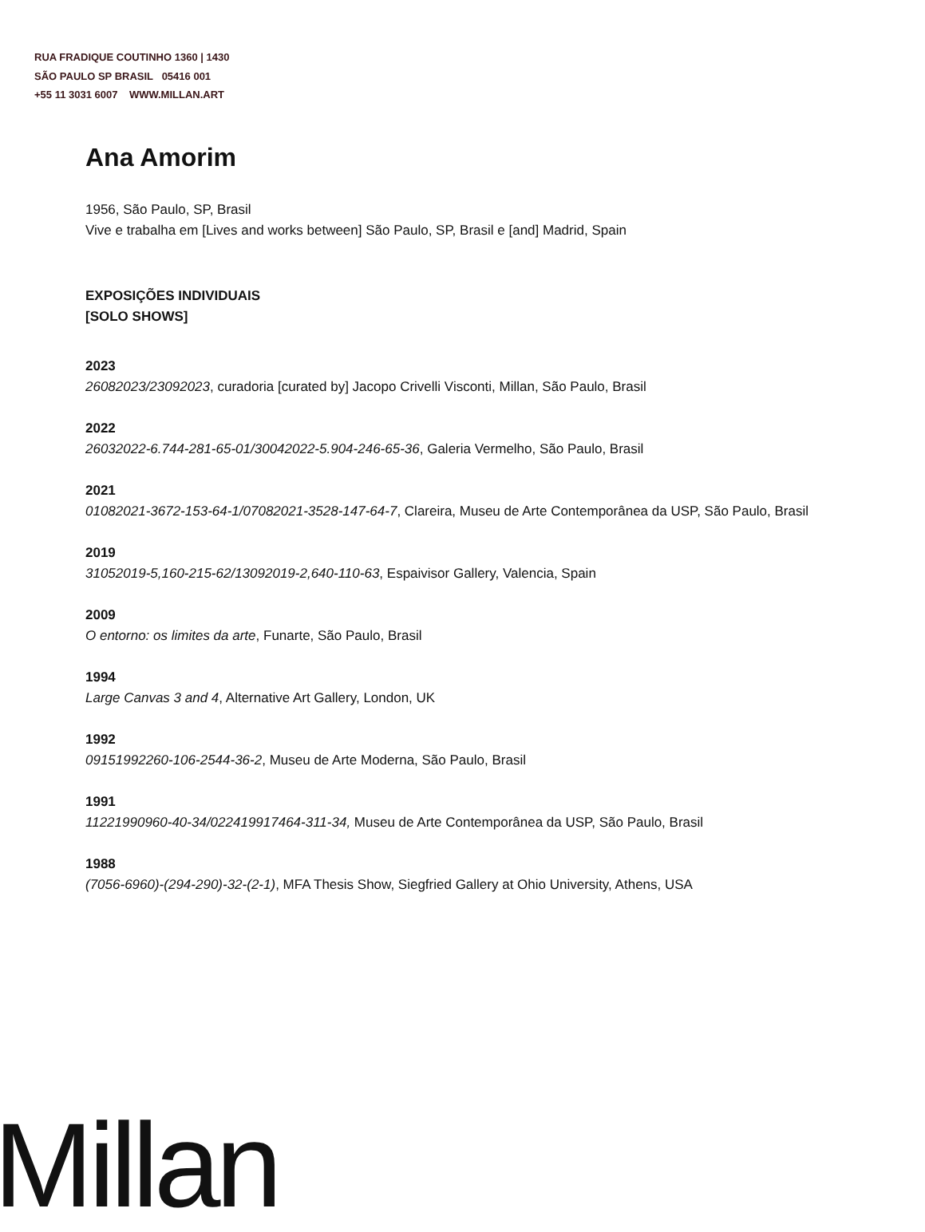RUA FRADIQUE COUTINHO 1360 | 1430
SÃO PAULO SP BRASIL 05416 001
+55 11 3031 6007 WWW.MILLAN.ART
Ana Amorim
1956, São Paulo, SP, Brasil
Vive e trabalha em [Lives and works between] São Paulo, SP, Brasil e [and] Madrid, Spain
EXPOSIÇÕES INDIVIDUAIS
[SOLO SHOWS]
2023
26082023/23092023, curadoria [curated by] Jacopo Crivelli Visconti, Millan, São Paulo, Brasil
2022
26032022-6.744-281-65-01/30042022-5.904-246-65-36, Galeria Vermelho, São Paulo, Brasil
2021
01082021-3672-153-64-1/07082021-3528-147-64-7, Clareira, Museu de Arte Contemporânea da USP, São Paulo, Brasil
2019
31052019-5,160-215-62/13092019-2,640-110-63, Espaivisor Gallery, Valencia, Spain
2009
O entorno: os limites da arte, Funarte, São Paulo, Brasil
1994
Large Canvas 3 and 4, Alternative Art Gallery, London, UK
1992
09151992260-106-2544-36-2, Museu de Arte Moderna, São Paulo, Brasil
1991
11221990960-40-34/022419917464-311-34, Museu de Arte Contemporânea da USP, São Paulo, Brasil
1988
(7056-6960)-(294-290)-32-(2-1), MFA Thesis Show, Siegfried Gallery at Ohio University, Athens, USA
Millan